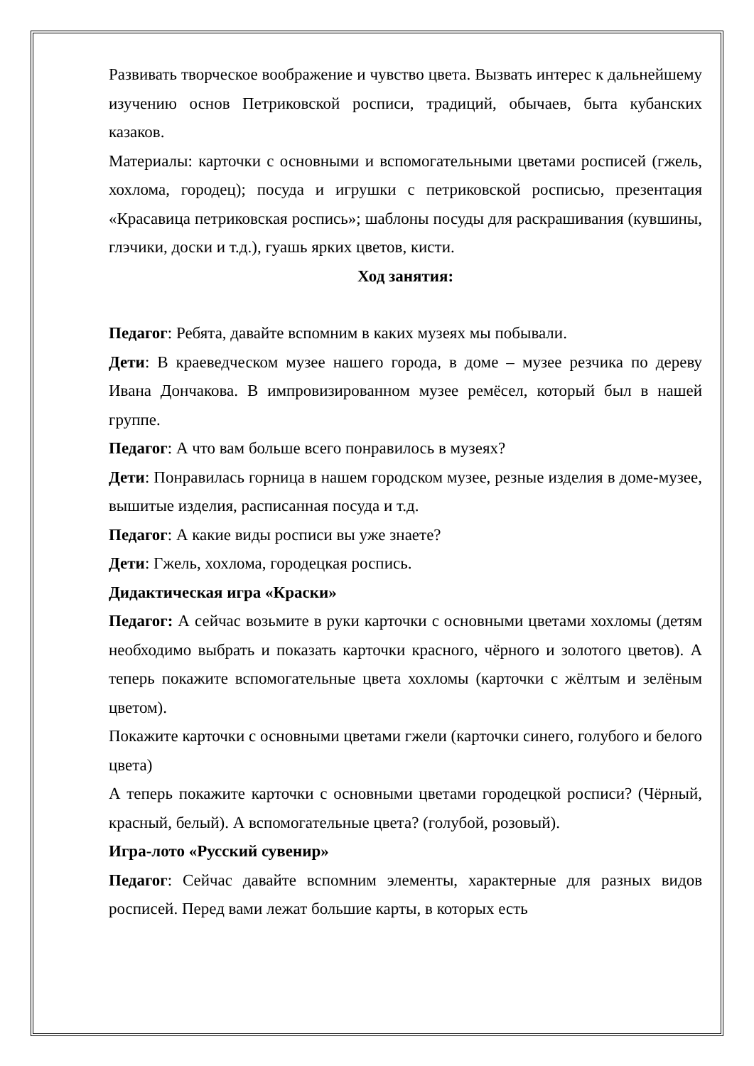Развивать творческое воображение и чувство цвета. Вызвать интерес к дальнейшему изучению основ Петриковской росписи, традиций, обычаев, быта кубанских казаков.
Материалы: карточки с основными и вспомогательными цветами росписей (гжель, хохлома, городец); посуда и игрушки с петриковской росписью, презентация «Красавица петриковская роспись»; шаблоны посуды для раскрашивания (кувшины, глэчики, доски и т.д.), гуашь ярких цветов, кисти.
Ход занятия:
Педагог: Ребята, давайте вспомним в каких музеях мы побывали.
Дети: В краеведческом музее нашего города, в доме – музее резчика по дереву Ивана Дончакова. В импровизированном музее ремёсел, который был в нашей группе.
Педагог: А что вам больше всего понравилось в музеях?
Дети: Понравилась горница в нашем городском музее, резные изделия в доме-музее, вышитые изделия, расписанная посуда и т.д.
Педагог: А какие виды росписи вы уже знаете?
Дети: Гжель, хохлома, городецкая роспись.
Дидактическая игра «Краски»
Педагог: А сейчас возьмите в руки карточки с основными цветами хохломы (детям необходимо выбрать и показать карточки красного, чёрного и золотого цветов). А теперь покажите вспомогательные цвета хохломы (карточки с жёлтым и зелёным цветом).
Покажите карточки с основными цветами гжели (карточки синего, голубого и белого цвета)
А теперь покажите карточки с основными цветами городецкой росписи? (Чёрный, красный, белый). А вспомогательные цвета? (голубой, розовый).
Игра-лото «Русский сувенир»
Педагог: Сейчас давайте вспомним элементы, характерные для разных видов росписей. Перед вами лежат большие карты, в которых есть